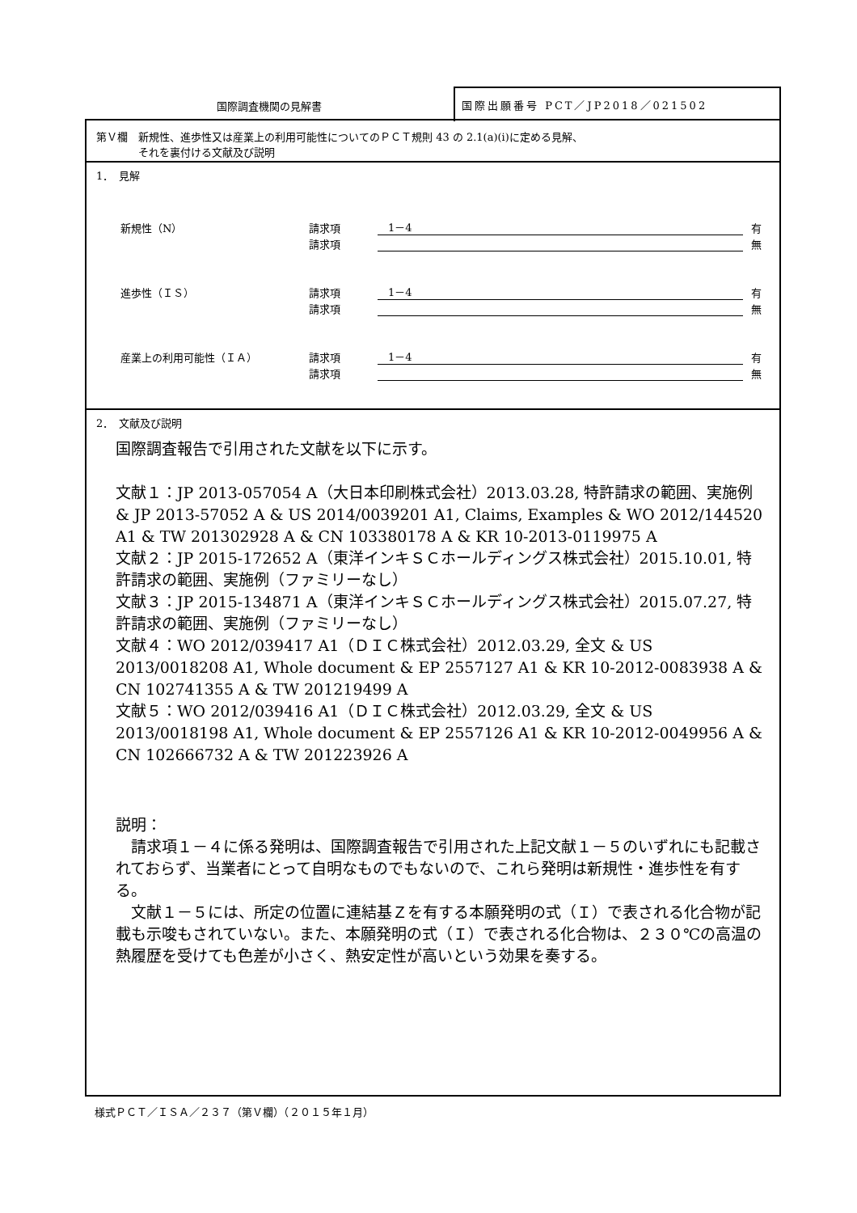国際調査機関の見解書
国際出願番号 PCT／JP2018／021502
第Ｖ欄　新規性、進歩性又は産業上の利用可能性についてのＰＣＴ規則 43 の 2.1(a)(i)に定める見解、
　　　　それを裏付ける文献及び説明
1．　見解
新規性（N） 請求項　1－4 有
請求項 無
進歩性（ＩＳ） 請求項　1－4 有
請求項 無
産業上の利用可能性（ＩＡ） 請求項　1－4 有
請求項 無
2．　文献及び説明
国際調査報告で引用された文献を以下に示す。
文献１：JP 2013-057054 A（大日本印刷株式会社）2013.03.28, 特許請求の範囲、実施例 & JP 2013-57052 A & US 2014/0039201 A1, Claims, Examples & WO 2012/144520 A1 & TW 201302928 A & CN 103380178 A & KR 10-2013-0119975 A
文献２：JP 2015-172652 A（東洋インキＳＣホールディングス株式会社）2015.10.01, 特許請求の範囲、実施例（ファミリーなし）
文献３：JP 2015-134871 A（東洋インキＳＣホールディングス株式会社）2015.07.27, 特許請求の範囲、実施例（ファミリーなし）
文献４：WO 2012/039417 A1（ＤＩＣ株式会社）2012.03.29, 全文 & US 2013/0018208 A1, Whole document & EP 2557127 A1 & KR 10-2012-0083938 A & CN 102741355 A & TW 201219499 A
文献５：WO 2012/039416 A1（ＤＩＣ株式会社）2012.03.29, 全文 & US 2013/0018198 A1, Whole document & EP 2557126 A1 & KR 10-2012-0049956 A & CN 102666732 A & TW 201223926 A
説明：
　請求項１－４に係る発明は、国際調査報告で引用された上記文献１－５のいずれにも記載されておらず、当業者にとって自明なものでもないので、これら発明は新規性・進歩性を有する。
　文献１－５には、所定の位置に連結基Ｚを有する本願発明の式（Ｉ）で表される化合物が記載も示唆もされていない。また、本願発明の式（Ｉ）で表される化合物は、２３０℃の高温の熱履歴を受けても色差が小さく、熱安定性が高いという効果を奏する。
様式ＰＣＴ／ＩＳＡ／２３７（第Ｖ欄）（２０１５年１月）